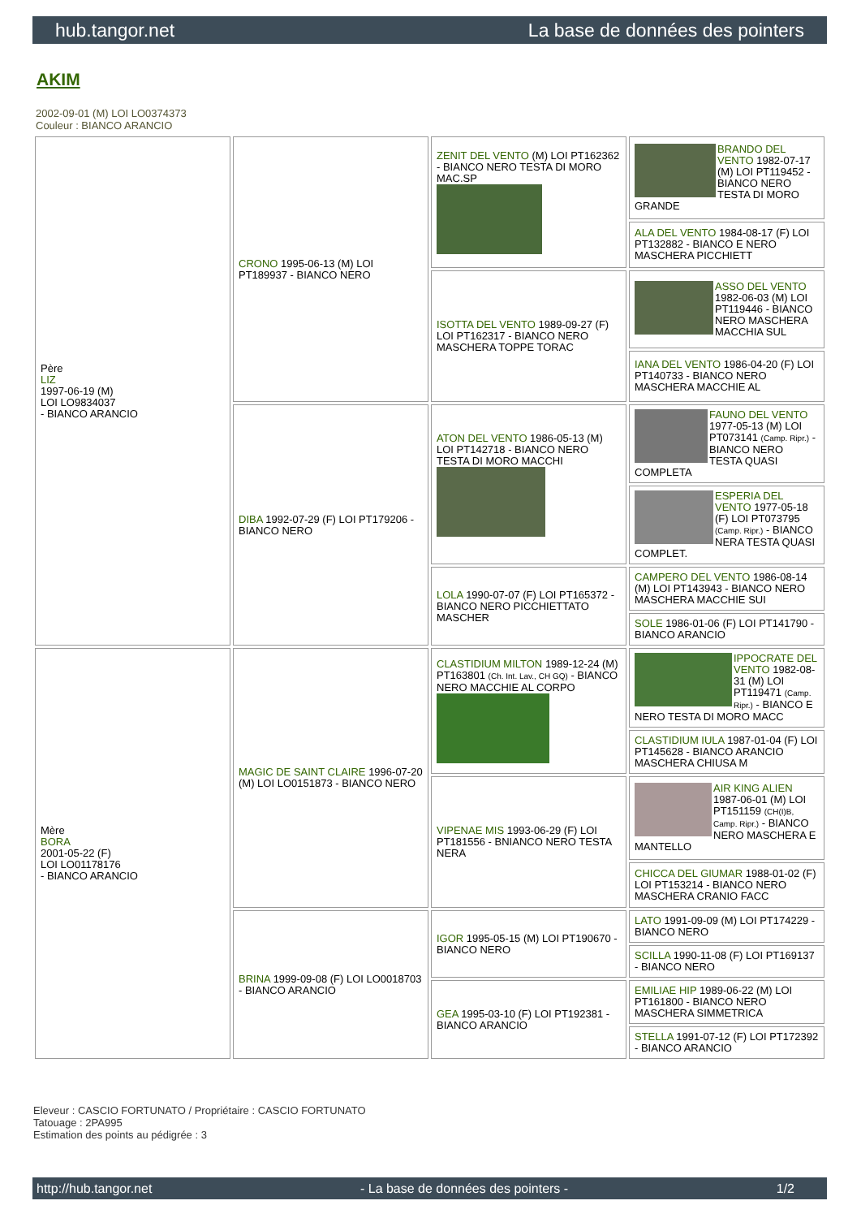hub.tangor.net La base de données des pointers
AKIM
2002-09-01 (M) LOI LO0374373
Couleur : BIANCO ARANCIO
| Père LIZ 1997-06-19 (M) LOI LO9834037 - BIANCO ARANCIO | CRONO 1995-06-13 (M) LOI PT189937 - BIANCO NERO | ZENIT DEL VENTO (M) LOI PT162362 - BIANCO NERO TESTA DI MORO MAC.SP | BRANDO DEL VENTO 1982-07-17 (M) LOI PT119452 - BIANCO NERO TESTA DI MORO GRANDE |
| | | | ALA DEL VENTO 1984-08-17 (F) LOI PT132882 - BIANCO E NERO MASCHERA PICCHIETT |
| | | ISOTTA DEL VENTO 1989-09-27 (F) LOI PT162317 - BIANCO NERO MASCHERA TOPPE TORAC | ASSO DEL VENTO 1982-06-03 (M) LOI PT119446 - BIANCO NERO MASCHERA MACCHIA SUL |
| | | | IANA DEL VENTO 1986-04-20 (F) LOI PT140733 - BIANCO NERO MASCHERA MACCHIE AL |
| | DIBA 1992-07-29 (F) LOI PT179206 - BIANCO NERO | ATON DEL VENTO 1986-05-13 (M) LOI PT142718 - BIANCO NERO TESTA DI MORO MACCHI | FAUNO DEL VENTO 1977-05-13 (M) LOI PT073141 (Camp. Ripr.) - BIANCO NERO TESTA QUASI COMPLETA |
| | | | ESPERIA DEL VENTO 1977-05-18 (F) LOI PT073795 (Camp. Ripr.) - BIANCO NERA TESTA QUASI COMPLET. |
| | | LOLA 1990-07-07 (F) LOI PT165372 - BIANCO NERO PICCHIETTATO MASCHER | CAMPERO DEL VENTO 1986-08-14 (M) LOI PT143943 - BIANCO NERO MASCHERA MACCHIE SUI |
| | | | SOLE 1986-01-06 (F) LOI PT141790 - BIANCO ARANCIO |
| Mère BORA 2001-05-22 (F) LOI LO01178176 - BIANCO ARANCIO | MAGIC DE SAINT CLAIRE 1996-07-20 (M) LOI LO0151873 - BIANCO NERO | CLASTIDIUM MILTON 1989-12-24 (M) PT163801 (Ch. Int. Lav., CH GQ) - BIANCO NERO MACCHIE AL CORPO | IPPOCRATE DEL VENTO 1982-08-31 (M) LOI PT119471 (Camp. Ripr.) - BIANCO E NERO TESTA DI MORO MACC |
| | | | CLASTIDIUM IULA 1987-01-04 (F) LOI PT145628 - BIANCO ARANCIO MASCHERA CHIUSA M |
| | | VIPENAE MIS 1993-06-29 (F) LOI PT181556 - BNIANCO NERO TESTA NERA | AIR KING ALIEN 1987-06-01 (M) LOI PT151159 (CH(I)B, Camp. Ripr.) - BIANCO NERO MASCHERA E MANTELLO |
| | | | CHICCA DEL GIUMAR 1988-01-02 (F) LOI PT153214 - BIANCO NERO MASCHERA CRANIO FACC |
| | BRINA 1999-09-08 (F) LOI LO0018703 - BIANCO ARANCIO | IGOR 1995-05-15 (M) LOI PT190670 - BIANCO NERO | LATO 1991-09-09 (M) LOI PT174229 - BIANCO NERO |
| | | | SCILLA 1990-11-08 (F) LOI PT169137 - BIANCO NERO |
| | | GEA 1995-03-10 (F) LOI PT192381 - BIANCO ARANCIO | EMILIAE HIP 1989-06-22 (M) LOI PT161800 - BIANCO NERO MASCHERA SIMMETRICA |
| | | | STELLA 1991-07-12 (F) LOI PT172392 - BIANCO ARANCIO |
Eleveur : CASCIO FORTUNATO / Propriétaire : CASCIO FORTUNATO
Tatouage : 2PA995
Estimation des points au pédigrée : 3
http://hub.tangor.net - La base de données des pointers - 1/2